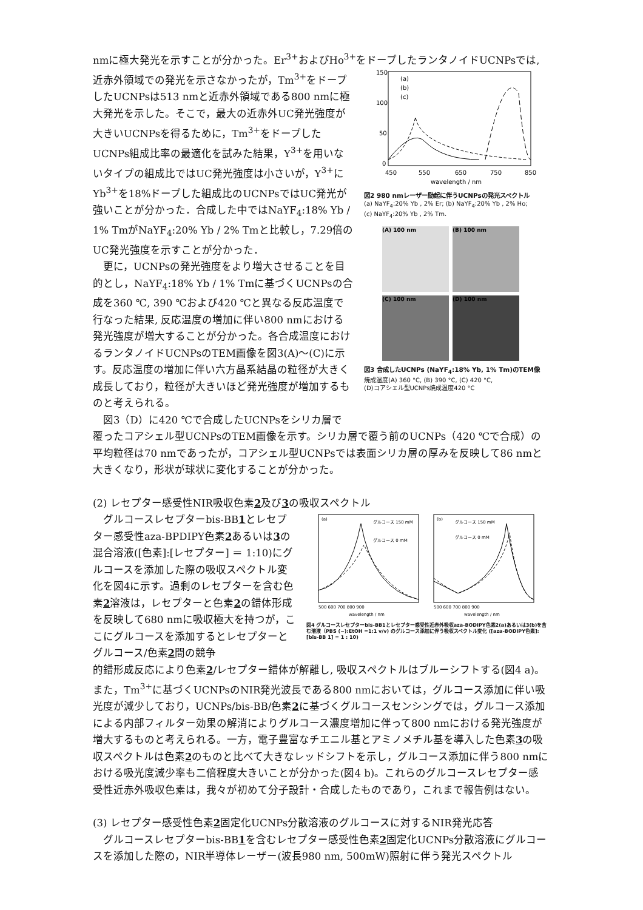nmに極大発光を示すことが分かった。Er<sup>3+</sup>およびHo<sup>3+</sup>をドープしたランタノイドUCNPsでは,
近赤外領域での発光を示さなかったが，Tm<sup>3+</sup>をドープしたUCNPsは513 nmと近赤外領域である800 nmに極大発光を示した。そこで，最大の近赤外UC発光強度が大きいUCNPsを得るために，Tm<sup>3+</sup>をドープしたUCNPs組成比率の最適化を試みた結果，Y<sup>3+</sup>を用いないタイプの組成比ではUC発光強度は小さいが，Y<sup>3+</sup>にYb<sup>3+</sup>を18%ドープした組成比のUCNPsではUC発光が強いことが分かった．合成した中ではNaYF<sub>4</sub>:18% Yb / 1% TmがNaYF<sub>4</sub>:20% Yb / 2% Tmと比較し，7.29倍のUC発光強度を示すことが分かった．
　更に，UCNPsの発光強度をより増大させることを目的とし，NaYF<sub>4</sub>:18% Yb / 1% Tmに基づくUCNPsの合成を360 ℃, 390 ℃および420 ℃と異なる反応温度で行なった結果, 反応温度の増加に伴い800 nmにおける発光強度が増大することが分かった。各合成温度におけるランタノイドUCNPsのTEM画像を図3(A)～(C)に示す。反応温度の増加に伴い六方晶系結晶の粒径が大きく成長しており，粒径が大きいほど発光強度が増加するものと考えられる。
　図3（D）に420 ℃で合成したUCNPsをシリカ層で
150
100
50
0
450
550
650
750
850
wavelength / nm
(a)
(b)
(c)
図2 980 nmレーザー励起に伴うUCNPsの発光スペクトル
(a) NaYF<sub>4</sub>:20% Yb , 2% Er; (b) NaYF<sub>4</sub>:20% Yb , 2% Ho;
(c) NaYF<sub>4</sub>:20% Yb , 2% Tm.
(A) 100 nm
(B) 100 nm
(C) 100 nm
(D) 100 nm
図3 合成したUCNPs (NaYF<sub>4</sub>:18% Yb, 1% Tm)のTEM像
焼成温度(A) 360 °C, (B) 390 °C, (C) 420 °C,
(D)コアシェル型UCNPs焼成温度420 °C
覆ったコアシェル型UCNPsのTEM画像を示す。シリカ層で覆う前のUCNPs（420 ℃で合成）の平均粒径は70 nmであったが，コアシェル型UCNPsでは表面シリカ層の厚みを反映して86 nmと大きくなり，形状が球状に変化することが分かった。
(2) レセプター感受性NIR吸収色素2及び3の吸収スペクトル
　グルコースレセプターbis-BB1とレセプター感受性aza-BPDIPY色素2あるいは3の混合溶液([色素]:[レセプター] ＝ 1:10)にグルコースを添加した際の吸収スペクトル変化を図4に示す。過剰のレセプターを含む色素2溶液は，レセプターと色素2の錯体形成を反映して680 nmに吸収極大を持つが，ここにグルコースを添加するとレセプターとグルコース/色素2間の競争
(a)
(b)
グルコース 150 mM
グルコース 0 mM
グルコース 150 mM
グルコース 0 mM
500 600 700 800 900
500 600 700 800 900
wavelength / nm
wavelength / nm
図4 グルコースレセプターbis-BB1とレセプター感受性近赤外吸収aza-BODIPY色素2(a)あるいは3(b)を含む溶液（PBS (−):EtOH =1:1 v/v) のグルコース添加に伴う吸収スペクトル変化 ([aza-BODIPY色素]:[bis-BB 1] = 1 : 10)
的錯形成反応により色素2/レセプター錯体が解離し, 吸収スペクトルはブルーシフトする(図4 a)。また，Tm<sup>3+</sup>に基づくUCNPsのNIR発光波長である800 nmにおいては，グルコース添加に伴い吸光度が減少しており，UCNPs/bis-BB/色素2に基づくグルコースセンシングでは，グルコース添加による内部フィルター効果の解消によりグルコース濃度増加に伴って800 nmにおける発光強度が増大するものと考えられる。一方，電子豊富なチエニル基とアミノメチル基を導入した色素3の吸収スペクトルは色素2のものと比べて大きなレッドシフトを示し，グルコース添加に伴う800 nmにおける吸光度減少率も二倍程度大きいことが分かった(図4 b)。これらのグルコースレセプター感受性近赤外吸収色素は，我々が初めて分子設計・合成したものであり，これまで報告例はない。
(3) レセプター感受性色素2固定化UCNPs分散溶液のグルコースに対するNIR発光応答
　グルコースレセプターbis-BB1を含むレセプター感受性色素2固定化UCNPs分散溶液にグルコースを添加した際の，NIR半導体レーザー(波長980 nm, 500mW)照射に伴う発光スペクトル